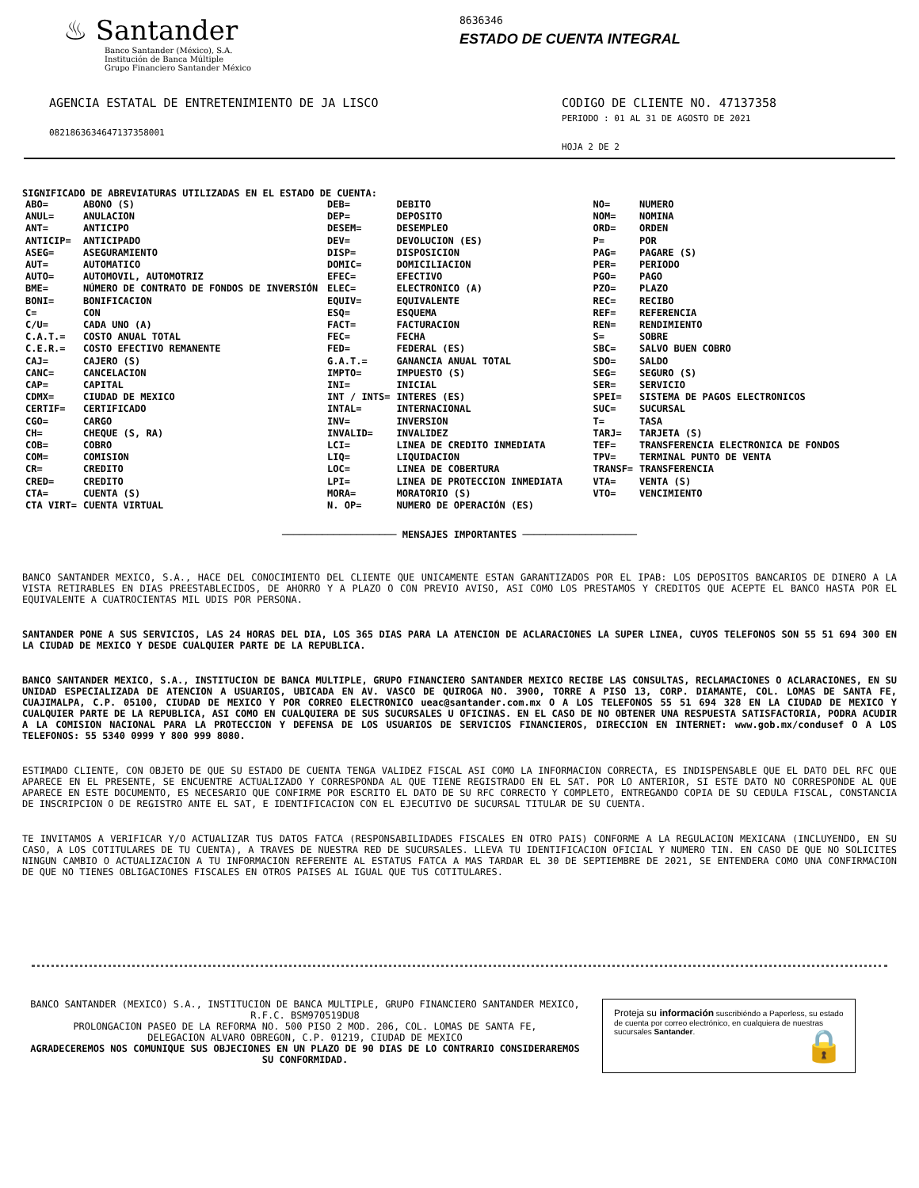♨ Santander
Banco Santander (México), S.A.
Institución de Banca Múltiple
Grupo Financiero Santander México
8636346
ESTADO DE CUENTA INTEGRAL
AGENCIA ESTATAL DE ENTRETENIMIENTO DE JA LISCO
08218636346471373580​01
CODIGO DE CLIENTE NO. 47137358
PERIODO : 01 AL 31 DE AGOSTO DE 2021
HOJA 2 DE 2
SIGNIFICADO DE ABREVIATURAS UTILIZADAS EN EL ESTADO DE CUENTA:
| ABO= ANUL= ANT= ANTICIP= ASEG= AUT= AUTO= BME= BONI= C= C/U= C.A.T.= C.E.R.= CAJ= CANC= CAP= CDMX= CERTIF= CGO= CH= COB= COM= CR= CRED= CTA= CTA VIRT= | ABONO (S) ANULACION ANTICIPO ANTICIPADO ASEGURAMIENTO AUTOMATICO AUTOMOVIL, AUTOMOTRIZ NÚMERO DE CONTRATO DE FONDOS DE INVERSIÓN BONIFICACION CON CADA UNO (A) COSTO ANUAL TOTAL COSTO EFECTIVO REMANENTE CAJERO (S) CANCELACION CAPITAL CIUDAD DE MEXICO CERTIFICADO CARGO CHEQUE (S, RA) COBRO COMISION CREDITO CREDITO CUENTA (S) CUENTA VIRTUAL | DEB= DEP= DESEM= DEV= DISP= DOMIC= EFEC= ELEC= EQUIV= ESQ= FACT= FEC= FED= G.A.T.= IMPTO= INI= INT / INTS= INTAL= INV= INVALID= LCI= LIQ= LOC= LPI= MORA= N. OP= | DEBITO DEPOSITO DESEMPLEO DEVOLUCION (ES) DISPOSICION DOMICILIACION EFECTIVO ELECTRONICO (A) EQUIVALENTE ESQUEMA FACTURACION FECHA FEDERAL (ES) GANANCIA ANUAL TOTAL IMPUESTO (S) INICIAL INTERES (ES) INTERNACIONAL INVERSION INVALIDEZ LINEA DE CREDITO INMEDIATA LIQUIDACION LINEA DE COBERTURA LINEA DE PROTECCION INMEDIATA MORATORIO (S) NUMERO DE OPERACIÓN (ES) | NO= NOM= ORD= P= PAG= PER= PGO= PZO= REC= REF= REN= S= SBC= SDO= SEG= SER= SPEI= SUC= T= TARJ= TEF= TPV= TRANSF= VTA= VTO= | NUMERO NOMINA ORDEN POR PAGARE (S) PERIODO PAGO PLAZO RECIBO REFERENCIA RENDIMIENTO SOBRE SALVO BUEN COBRO SALDO SEGURO (S) SERVICIO SISTEMA DE PAGOS ELECTRONICOS SUCURSAL TASA TARJETA (S) TRANSFERENCIA ELECTRONICA DE FONDOS TERMINAL PUNTO DE VENTA TRANSFERENCIA VENTA (S) VENCIMIENTO |
──────────────────── MENSAJES IMPORTANTES ────────────────────
BANCO SANTANDER MEXICO, S.A., HACE DEL CONOCIMIENTO DEL CLIENTE QUE UNICAMENTE ESTAN GARANTIZADOS POR EL IPAB: LOS DEPOSITOS BANCARIOS DE DINERO A LA VISTA RETIRABLES EN DIAS PREESTABLECIDOS, DE AHORRO Y A PLAZO O CON PREVIO AVISO, ASI COMO LOS PRESTAMOS Y CREDITOS QUE ACEPTE EL BANCO HASTA POR EL EQUIVALENTE A CUATROCIENTAS MIL UDIS POR PERSONA.
SANTANDER PONE A SUS SERVICIOS, LAS 24 HORAS DEL DIA, LOS 365 DIAS PARA LA ATENCION DE ACLARACIONES LA SUPER LINEA, CUYOS TELEFONOS SON 55 51 694 300 EN LA CIUDAD DE MEXICO Y DESDE CUALQUIER PARTE DE LA REPUBLICA.
BANCO SANTANDER MEXICO, S.A., INSTITUCION DE BANCA MULTIPLE, GRUPO FINANCIERO SANTANDER MEXICO RECIBE LAS CONSULTAS, RECLAMACIONES O ACLARACIONES, EN SU UNIDAD ESPECIALIZADA DE ATENCION A USUARIOS, UBICADA EN AV. VASCO DE QUIROGA NO. 3900, TORRE A PISO 13, CORP. DIAMANTE, COL. LOMAS DE SANTA FE, CUAJIMALPA, C.P. 05100, CIUDAD DE MEXICO Y POR CORREO ELECTRONICO ueac@santander.com.mx O A LOS TELEFONOS 55 51 694 328 EN LA CIUDAD DE MEXICO Y CUALQUIER PARTE DE LA REPUBLICA, ASI COMO EN CUALQUIERA DE SUS SUCURSALES U OFICINAS. EN EL CASO DE NO OBTENER UNA RESPUESTA SATISFACTORIA, PODRA ACUDIR A LA COMISION NACIONAL PARA LA PROTECCION Y DEFENSA DE LOS USUARIOS DE SERVICIOS FINANCIEROS, DIRECCION EN INTERNET: www.gob.mx/condusef O A LOS TELEFONOS: 55 5340 0999 Y 800 999 8080.
ESTIMADO CLIENTE, CON OBJETO DE QUE SU ESTADO DE CUENTA TENGA VALIDEZ FISCAL ASI COMO LA INFORMACION CORRECTA, ES INDISPENSABLE QUE EL DATO DEL RFC QUE APARECE EN EL PRESENTE, SE ENCUENTRE ACTUALIZADO Y CORRESPONDA AL QUE TIENE REGISTRADO EN EL SAT. POR LO ANTERIOR, SI ESTE DATO NO CORRESPONDE AL QUE APARECE EN ESTE DOCUMENTO, ES NECESARIO QUE CONFIRME POR ESCRITO EL DATO DE SU RFC CORRECTO Y COMPLETO, ENTREGANDO COPIA DE SU CEDULA FISCAL, CONSTANCIA DE INSCRIPCION O DE REGISTRO ANTE EL SAT, E IDENTIFICACION CON EL EJECUTIVO DE SUCURSAL TITULAR DE SU CUENTA.
TE INVITAMOS A VERIFICAR Y/O ACTUALIZAR TUS DATOS FATCA (RESPONSABILIDADES FISCALES EN OTRO PAIS) CONFORME A LA REGULACION MEXICANA (INCLUYENDO, EN SU CASO, A LOS COTITULARES DE TU CUENTA), A TRAVES DE NUESTRA RED DE SUCURSALES. LLEVA TU IDENTIFICACION OFICIAL Y NUMERO TIN. EN CASO DE QUE NO SOLICITES NINGUN CAMBIO O ACTUALIZACION A TU INFORMACION REFERENTE AL ESTATUS FATCA A MAS TARDAR EL 30 DE SEPTIEMBRE DE 2021, SE ENTENDERA COMO UNA CONFIRMACION DE QUE NO TIENES OBLIGACIONES FISCALES EN OTROS PAISES AL IGUAL QUE TUS COTITULARES.
BANCO SANTANDER (MEXICO) S.A., INSTITUCION DE BANCA MULTIPLE, GRUPO FINANCIERO SANTANDER MEXICO,
R.F.C. BSM970519DU8
PROLONGACION PASEO DE LA REFORMA NO. 500 PISO 2 MOD. 206, COL. LOMAS DE SANTA FE,
DELEGACION ALVARO OBREGON, C.P. 01219, CIUDAD DE MEXICO
AGRADECEREMOS NOS COMUNIQUE SUS OBJECIONES EN UN PLAZO DE 90 DIAS DE LO CONTRARIO CONSIDERAREMOS SU CONFORMIDAD.
Proteja su información suscribiéndo a Paperless, su estado de cuenta por correo electrónico, en cualquiera de nuestras sucursales Santander. 🔒